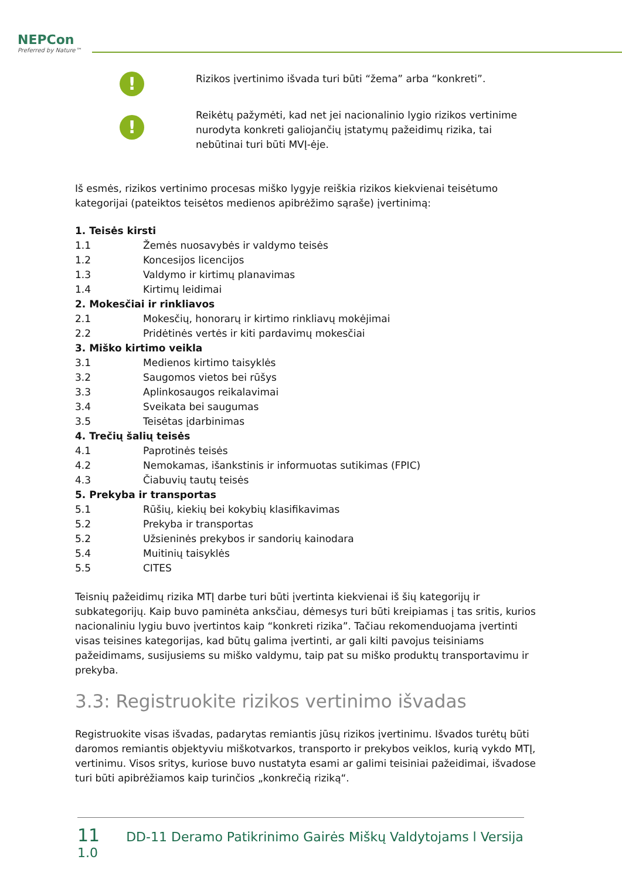NEPCon
Preferred by Nature™
!
Rizikos įvertinimo išvada turi būti “žema” arba “konkreti”.
!
Reikėtų pažymėti, kad net jei nacionalinio lygio rizikos vertinime nurodyta konkreti galiojančių įstatymų pažeidimų rizika, tai nebūtinai turi būti MVĮ-ėje.
Iš esmės, rizikos vertinimo procesas miško lygyje reiškia rizikos kiekvienai teisėtumo kategorijai (pateiktos teisėtos medienos apibrėžimo sąraše) įvertinimą:
1. Teisės kirsti
1.1 Žemės nuosavybės ir valdymo teisės
1.2 Koncesijos licencijos
1.3 Valdymo ir kirtimų planavimas
1.4 Kirtimų leidimai
2. Mokesčiai ir rinkliavos
2.1 Mokesčių, honorarų ir kirtimo rinkliavų mokėjimai
2.2 Pridėtinės vertės ir kiti pardavimų mokesčiai
3. Miško kirtimo veikla
3.1 Medienos kirtimo taisyklės
3.2 Saugomos vietos bei rūšys
3.3 Aplinkosaugos reikalavimai
3.4 Sveikata bei saugumas
3.5 Teisėtas įdarbinimas
4. Trečių šalių teisės
4.1 Paprotinės teisės
4.2 Nemokamas, išankstinis ir informuotas sutikimas (FPIC)
4.3 Čiabuvių tautų teisės
5. Prekyba ir transportas
5.1 Rūšių, kiekių bei kokybių klasifikavimas
5.2 Prekyba ir transportas
5.2 Užsieninės prekybos ir sandorių kainodara
5.4 Muitinių taisyklės
5.5 CITES
Teisnių pažeidimų rizika MTĮ darbe turi būti įvertinta kiekvienai iš šių kategorijų ir subkategorijų. Kaip buvo paminėta anksčiau, dėmesys turi būti kreipiamas į tas sritis, kurios nacionaliniu lygiu buvo įvertintos kaip “konkreti rizika”. Tačiau rekomenduojama įvertinti visas teisines kategorijas, kad būtų galima įvertinti, ar gali kilti pavojus teisiniams pažeidimams, susijusiems su miško valdymu, taip pat su miško produktų transportavimu ir prekyba.
3.3: Registruokite rizikos vertinimo išvadas
Registruokite visas išvadas, padarytas remiantis jūsų rizikos įvertinimu. Išvados turėtų būti daromos remiantis objektyviu miškotvarkos, transporto ir prekybos veiklos, kurią vykdo MTĮ, vertinimu. Visos sritys, kuriose buvo nustatyta esami ar galimi teisiniai pažeidimai, išvadose turi būti apibrėžiamos kaip turinčios „konkrečią riziką“.
11 DD-11 Deramo Patikrinimo Gairės Miškų Valdytojams l Versija 1.0